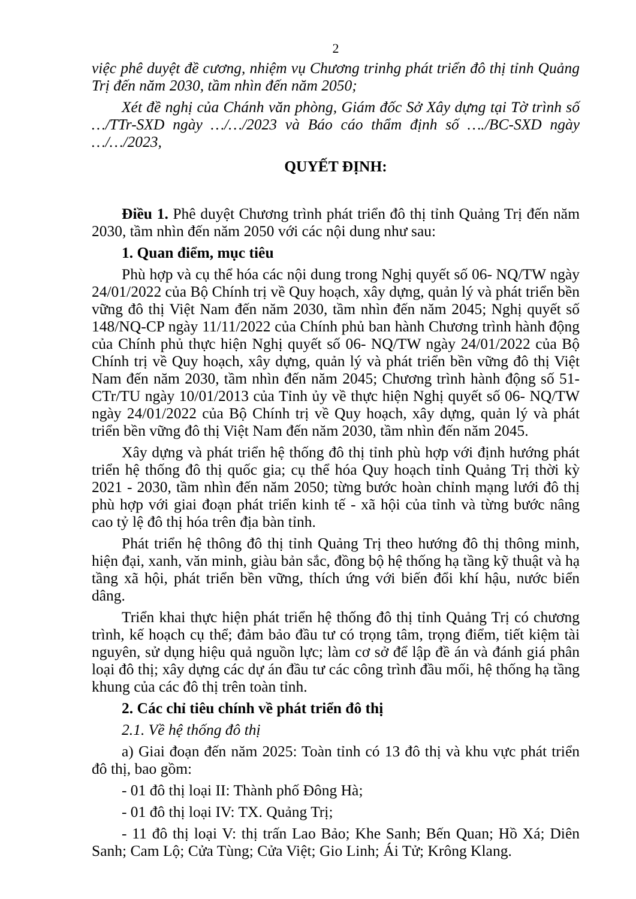2
việc phê duyệt đề cương, nhiệm vụ Chương trinhg phát triển đô thị tỉnh Quảng Trị đến năm 2030, tầm nhìn đến năm 2050;
Xét đề nghị của Chánh văn phòng, Giám đốc Sở Xây dựng tại Tờ trình số …/TTr-SXD ngày …/…/2023 và Báo cáo thẩm định số …./BC-SXD ngày …/…/2023,
QUYẾT ĐỊNH:
Điều 1. Phê duyệt Chương trình phát triển đô thị tỉnh Quảng Trị đến năm 2030, tầm nhìn đến năm 2050 với các nội dung như sau:
1. Quan điểm, mục tiêu
Phù hợp và cụ thể hóa các nội dung trong Nghị quyết số 06- NQ/TW ngày 24/01/2022 của Bộ Chính trị về Quy hoạch, xây dựng, quản lý và phát triển bền vững đô thị Việt Nam đến năm 2030, tầm nhìn đến năm 2045; Nghị quyết số 148/NQ-CP ngày 11/11/2022 của Chính phủ ban hành Chương trình hành động của Chính phủ thực hiện Nghị quyết số 06- NQ/TW ngày 24/01/2022 của Bộ Chính trị về Quy hoạch, xây dựng, quản lý và phát triển bền vững đô thị Việt Nam đến năm 2030, tầm nhìn đến năm 2045; Chương trình hành động số 51-CTr/TU ngày 10/01/2013 của Tỉnh ủy về thực hiện Nghị quyết số 06- NQ/TW ngày 24/01/2022 của Bộ Chính trị về Quy hoạch, xây dựng, quản lý và phát triển bền vững đô thị Việt Nam đến năm 2030, tầm nhìn đến năm 2045.
Xây dựng và phát triển hệ thống đô thị tỉnh phù hợp với định hướng phát triển hệ thống đô thị quốc gia; cụ thể hóa Quy hoạch tỉnh Quảng Trị thời kỳ 2021 - 2030, tầm nhìn đến năm 2050; từng bước hoàn chỉnh mạng lưới đô thị phù hợp với giai đoạn phát triển kinh tế - xã hội của tỉnh và từng bước nâng cao tỷ lệ đô thị hóa trên địa bàn tỉnh.
Phát triển hệ thông đô thị tỉnh Quảng Trị theo hướng đô thị thông minh, hiện đại, xanh, văn minh, giàu bản sắc, đồng bộ hệ thống hạ tầng kỹ thuật và hạ tầng xã hội, phát triển bền vững, thích ứng với biến đổi khí hậu, nước biển dâng.
Triển khai thực hiện phát triển hệ thống đô thị tỉnh Quảng Trị có chương trình, kế hoạch cụ thể; đảm bảo đầu tư có trọng tâm, trọng điểm, tiết kiệm tài nguyên, sử dụng hiệu quả nguồn lực; làm cơ sở để lập đề án và đánh giá phân loại đô thị; xây dựng các dự án đầu tư các công trình đầu mối, hệ thống hạ tầng khung của các đô thị trên toàn tỉnh.
2. Các chỉ tiêu chính về phát triển đô thị
2.1. Về hệ thống đô thị
a) Giai đoạn đến năm 2025: Toàn tỉnh có 13 đô thị và khu vực phát triển đô thị, bao gồm:
- 01 đô thị loại II: Thành phố Đông Hà;
- 01 đô thị loại IV: TX. Quảng Trị;
- 11 đô thị loại V: thị trấn Lao Bảo; Khe Sanh; Bến Quan; Hồ Xá; Diên Sanh; Cam Lộ; Cửa Tùng; Cửa Việt; Gio Linh; Ái Tử; Krông Klang.